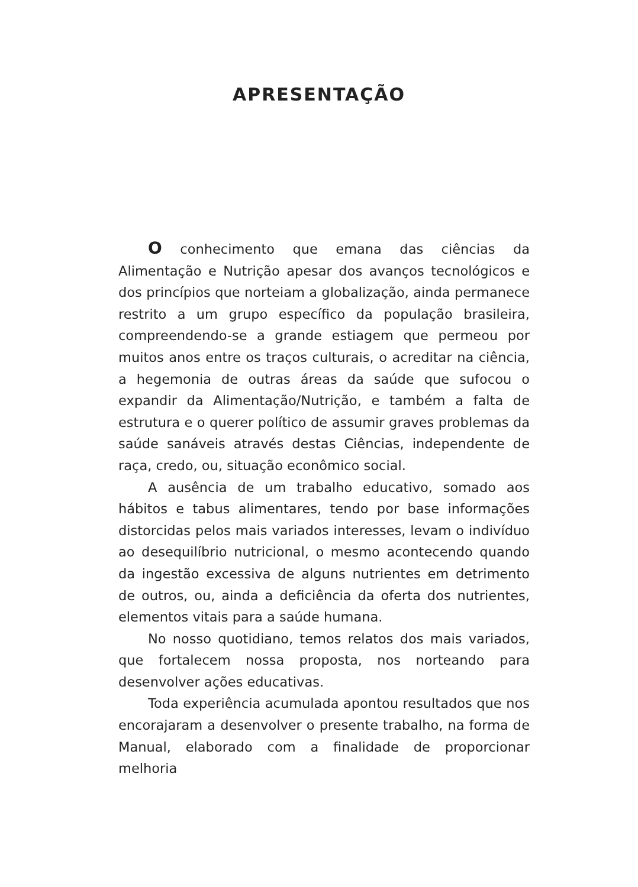APRESENTAÇÃO
O conhecimento que emana das ciências da Alimentação e Nutrição apesar dos avanços tecnológicos e dos princípios que norteiam a globalização, ainda permanece restrito a um grupo específico da população brasileira, compreendendo-se a grande estiagem que permeou por muitos anos entre os traços culturais, o acreditar na ciência, a hegemonia de outras áreas da saúde que sufocou o expandir da Alimentação/Nutrição, e também a falta de estrutura e o querer político de assumir graves problemas da saúde sanáveis através destas Ciências, independente de raça, credo, ou, situação econômico social.
A ausência de um trabalho educativo, somado aos hábitos e tabus alimentares, tendo por base informações distorcidas pelos mais variados interesses, levam o indivíduo ao desequilíbrio nutricional, o mesmo acontecendo quando da ingestão excessiva de alguns nutrientes em detrimento de outros, ou, ainda a deficiência da oferta dos nutrientes, elementos vitais para a saúde humana.
No nosso quotidiano, temos relatos dos mais variados, que fortalecem nossa proposta, nos norteando para desenvolver ações educativas.
Toda experiência acumulada apontou resultados que nos encorajaram a desenvolver o presente trabalho, na forma de Manual, elaborado com a finalidade de proporcionar melhoria